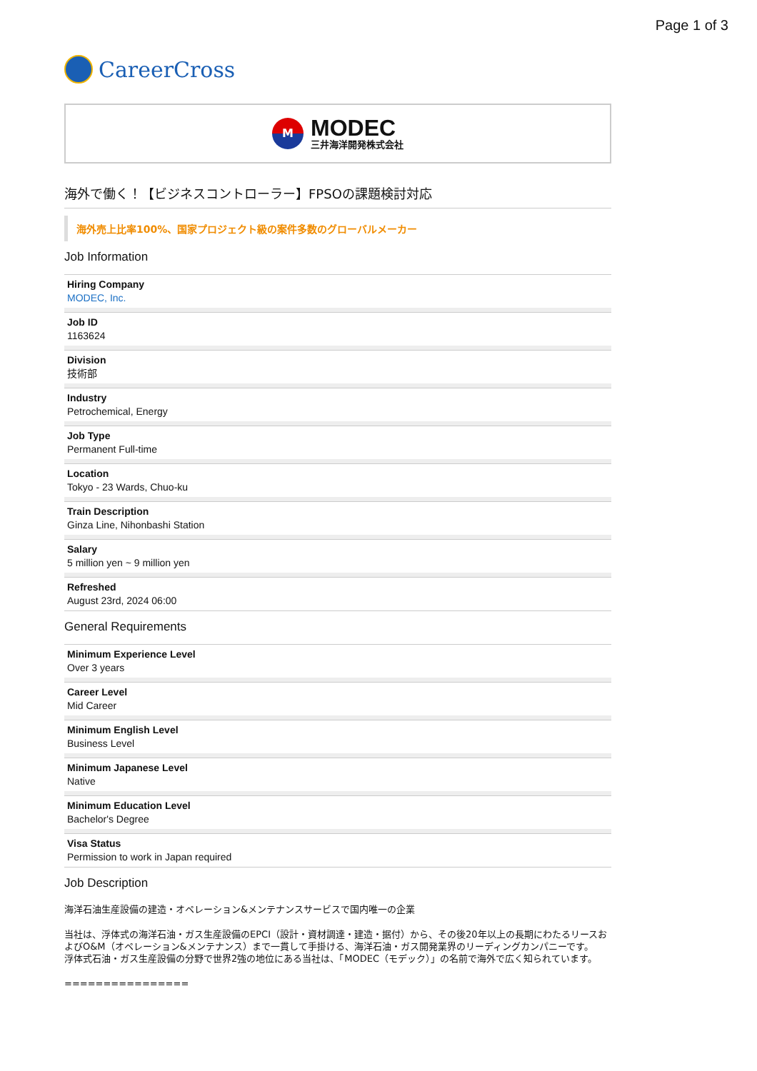Page 1 of 3
CareerCross
M
MODEC
三井海洋開発株式会社
海外で働く！【ビジネスコントローラー】FPSOの課題検討対応
海外売上比率100%、国家プロジェクト級の案件多数のグローバルメーカー
Job Information
Hiring Company
MODEC, Inc.
Job ID
1163624
Division
技術部
Industry
Petrochemical, Energy
Job Type
Permanent Full-time
Location
Tokyo - 23 Wards, Chuo-ku
Train Description
Ginza Line, Nihonbashi Station
Salary
5 million yen ~ 9 million yen
Refreshed
August 23rd, 2024 06:00
General Requirements
Minimum Experience Level
Over 3 years
Career Level
Mid Career
Minimum English Level
Business Level
Minimum Japanese Level
Native
Minimum Education Level
Bachelor's Degree
Visa Status
Permission to work in Japan required
Job Description
海洋石油生産設備の建造・オペレーション&メンテナンスサービスで国内唯一の企業
当社は、浮体式の海洋石油・ガス生産設備のEPCI（設計・資材調達・建造・据付）から、その後20年以上の長期にわたるリースおよびO&M（オペレーション&メンテナンス）まで一貫して手掛ける、海洋石油・ガス開発業界のリーディングカンパニーです。
浮体式石油・ガス生産設備の分野で世界2強の地位にある当社は、「MODEC（モデック）」の名前で海外で広く知られています。
================